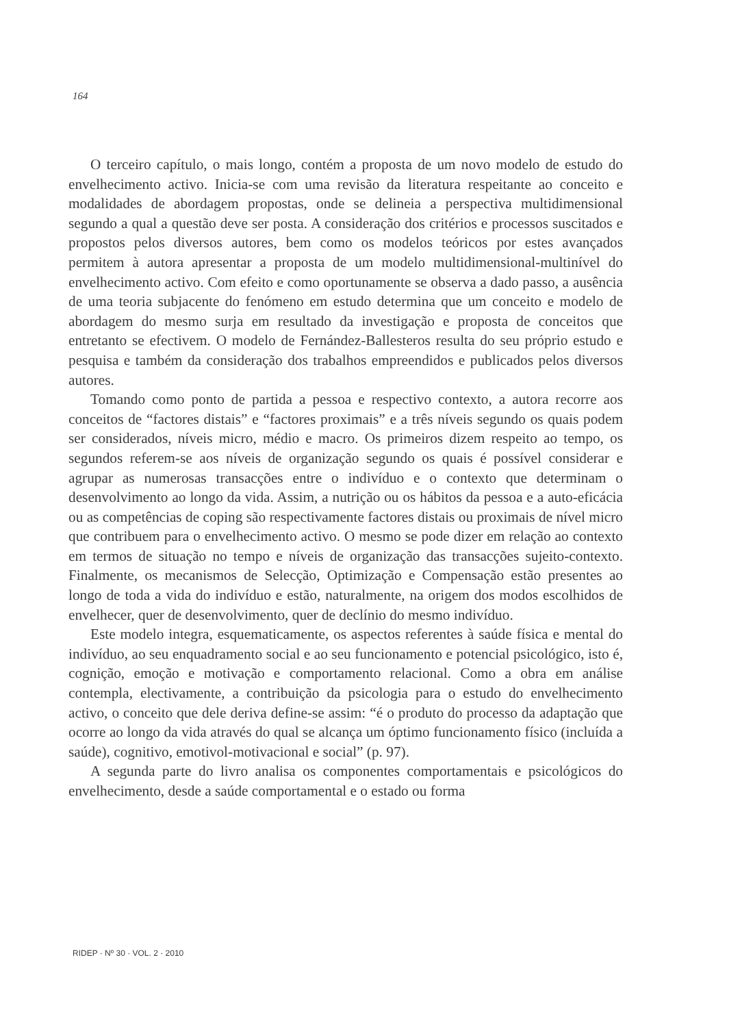164
O terceiro capítulo, o mais longo, contém a proposta de um novo modelo de estudo do envelhecimento activo. Inicia-se com uma revisão da literatura respeitante ao conceito e modalidades de abordagem propostas, onde se delineia a perspectiva multidimensional segundo a qual a questão deve ser posta. A consideração dos critérios e processos suscitados e propostos pelos diversos autores, bem como os modelos teóricos por estes avançados permitem à autora apresentar a proposta de um modelo multidimensional-multinível do envelhecimento activo. Com efeito e como oportunamente se observa a dado passo, a ausência de uma teoria subjacente do fenómeno em estudo determina que um conceito e modelo de abordagem do mesmo surja em resultado da investigação e proposta de conceitos que entretanto se efectivem. O modelo de Fernández-Ballesteros resulta do seu próprio estudo e pesquisa e também da consideração dos trabalhos empreendidos e publicados pelos diversos autores.
Tomando como ponto de partida a pessoa e respectivo contexto, a autora recorre aos conceitos de “factores distais” e “factores proximais” e a três níveis segundo os quais podem ser considerados, níveis micro, médio e macro. Os primeiros dizem respeito ao tempo, os segundos referem-se aos níveis de organização segundo os quais é possível considerar e agrupar as numerosas transacções entre o indivíduo e o contexto que determinam o desenvolvimento ao longo da vida. Assim, a nutrição ou os hábitos da pessoa e a auto-eficácia ou as competências de coping são respectivamente factores distais ou proximais de nível micro que contribuem para o envelhecimento activo. O mesmo se pode dizer em relação ao contexto em termos de situação no tempo e níveis de organização das transacções sujeito-contexto. Finalmente, os mecanismos de Selecção, Optimização e Compensação estão presentes ao longo de toda a vida do indivíduo e estão, naturalmente, na origem dos modos escolhidos de envelhecer, quer de desenvolvimento, quer de declínio do mesmo indivíduo.
Este modelo integra, esquematicamente, os aspectos referentes à saúde física e mental do indivíduo, ao seu enquadramento social e ao seu funcionamento e potencial psicológico, isto é, cognição, emoção e motivação e comportamento relacional. Como a obra em análise contempla, electivamente, a contribuição da psicologia para o estudo do envelhecimento activo, o conceito que dele deriva define-se assim: “é o produto do processo da adaptação que ocorre ao longo da vida através do qual se alcança um óptimo funcionamento físico (incluída a saúde), cognitivo, emotivol-motivacional e social” (p. 97).
A segunda parte do livro analisa os componentes comportamentais e psicológicos do envelhecimento, desde a saúde comportamental e o estado ou forma
RIDEP · Nº 30 · VOL. 2 · 2010